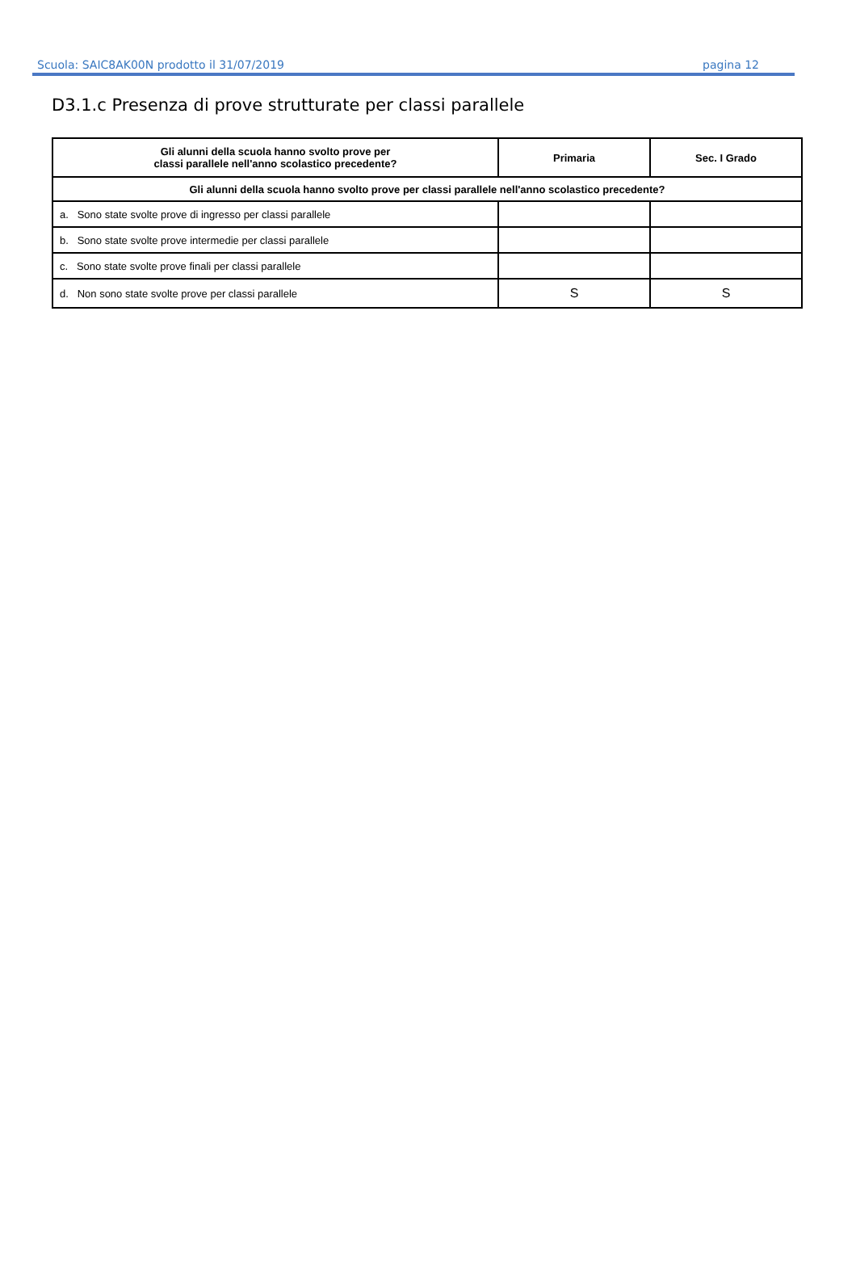Scuola: SAIC8AK00N prodotto il 31/07/2019 pagina 12
D3.1.c Presenza di prove strutturate per classi parallele
| Gli alunni della scuola hanno svolto prove per classi parallele nell'anno scolastico precedente? | Primaria | Sec. I Grado |
| --- | --- | --- |
| Gli alunni della scuola hanno svolto prove per classi parallele nell'anno scolastico precedente? | | |
| a. Sono state svolte prove di ingresso per classi parallele | | |
| b. Sono state svolte prove intermedie per classi parallele | | |
| c. Sono state svolte prove finali per classi parallele | | |
| d. Non sono state svolte prove per classi parallele | S | S |